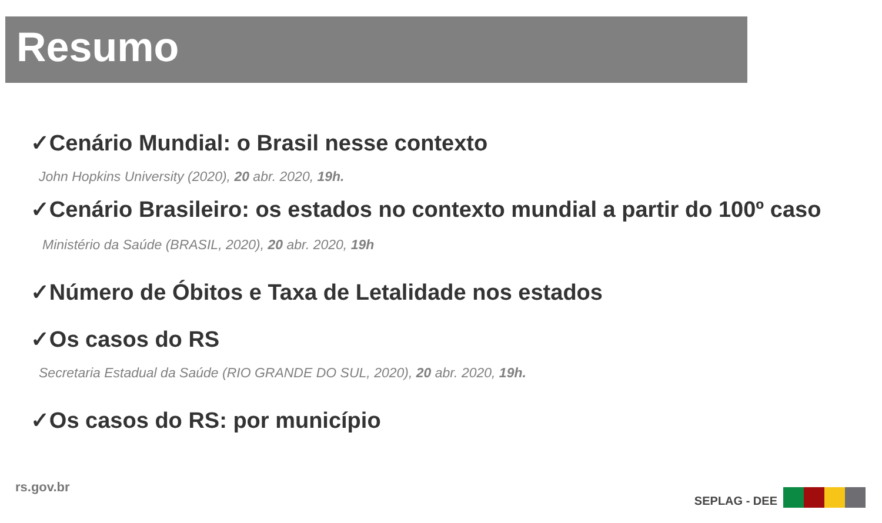Resumo
✓Cenário Mundial: o Brasil nesse contexto
John Hopkins University (2020), 20 abr. 2020, 19h.
✓Cenário Brasileiro: os estados no contexto mundial a partir do 100º caso
Ministério da Saúde (BRASIL, 2020), 20 abr. 2020, 19h
✓Número de Óbitos e Taxa de Letalidade nos estados
✓Os casos do RS
Secretaria Estadual da Saúde (RIO GRANDE DO SUL, 2020), 20 abr. 2020, 19h.
✓Os casos do RS: por município
rs.gov.br
SEPLAG - DEE